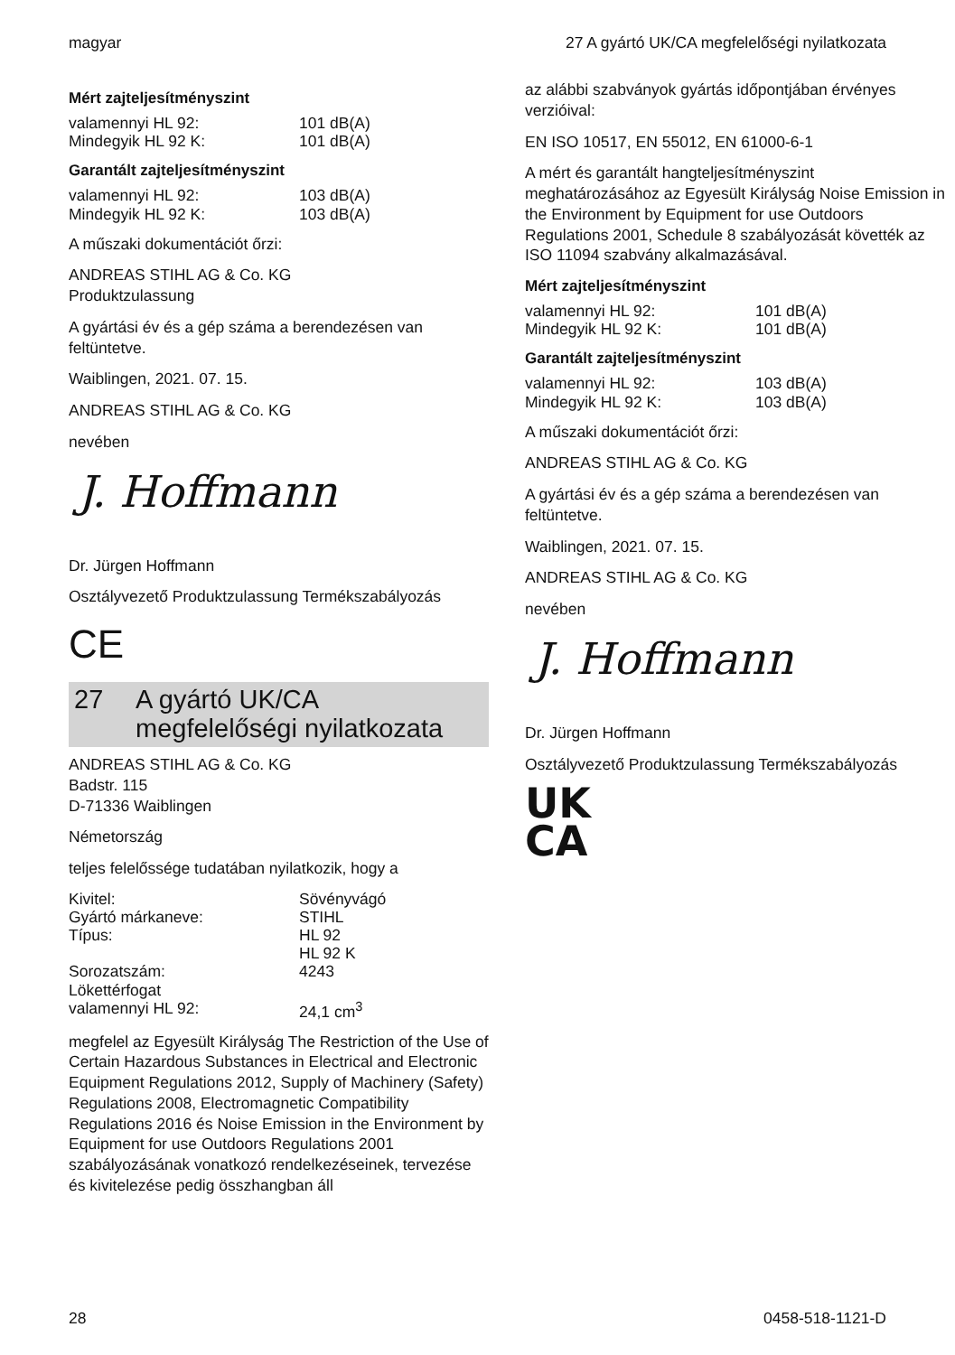magyar 27 A gyártó UK/CA megfelelőségi nyilatkozata
Mért zajteljesítményszint
| valamennyi HL 92: | 101 dB(A) |
| Mindegyik HL 92 K: | 101 dB(A) |
Garantált zajteljesítményszint
| valamennyi HL 92: | 103 dB(A) |
| Mindegyik HL 92 K: | 103 dB(A) |
A műszaki dokumentációt őrzi:
ANDREAS STIHL AG & Co. KG
Produktzulassung
A gyártási év és a gép száma a berendezésen van feltüntetve.
Waiblingen, 2021. 07. 15.
ANDREAS STIHL AG & Co. KG
nevében
J. Hoffmann
Dr. Jürgen Hoffmann
Osztályvezető Produktzulassung Termékszabályozás
CE
27 A gyártó UK/CA megfelelőségi nyilatkozata
ANDREAS STIHL AG & Co. KG
Badstr. 115
D-71336 Waiblingen
Németország
teljes felelőssége tudatában nyilatkozik, hogy a
| Kivitel: | Sövényvágó |
| Gyártó márkaneve: | STIHL |
| Típus: | HL 92 HL 92 K |
| Sorozatszám: | 4243 |
| Lökettérfogat valamennyi HL 92: | 24,1 cm<sup>3</sup> |
megfelel az Egyesült Királyság The Restriction of the Use of Certain Hazardous Substances in Electrical and Electronic Equipment Regulations 2012, Supply of Machinery (Safety) Regulations 2008, Electromagnetic Compatibility Regulations 2016 és Noise Emission in the Environment by Equipment for use Outdoors Regulations 2001 szabályozásának vonatkozó rendelkezéseinek, tervezése és kivitelezése pedig összhangban áll
az alábbi szabványok gyártás időpontjában érvényes verzióival:
EN ISO 10517, EN 55012, EN 61000-6-1
A mért és garantált hangteljesítményszint meghatározásához az Egyesült Királyság Noise Emission in the Environment by Equipment for use Outdoors Regulations 2001, Schedule 8 szabályozását követték az ISO 11094 szabvány alkalmazásával.
Mért zajteljesítményszint
| valamennyi HL 92: | 101 dB(A) |
| Mindegyik HL 92 K: | 101 dB(A) |
Garantált zajteljesítményszint
| valamennyi HL 92: | 103 dB(A) |
| Mindegyik HL 92 K: | 103 dB(A) |
A műszaki dokumentációt őrzi:
ANDREAS STIHL AG & Co. KG
A gyártási év és a gép száma a berendezésen van feltüntetve.
Waiblingen, 2021. 07. 15.
ANDREAS STIHL AG & Co. KG
nevében
J. Hoffmann
Dr. Jürgen Hoffmann
Osztályvezető Produktzulassung Termékszabályozás
UK
CA
28 0458-518-1121-D